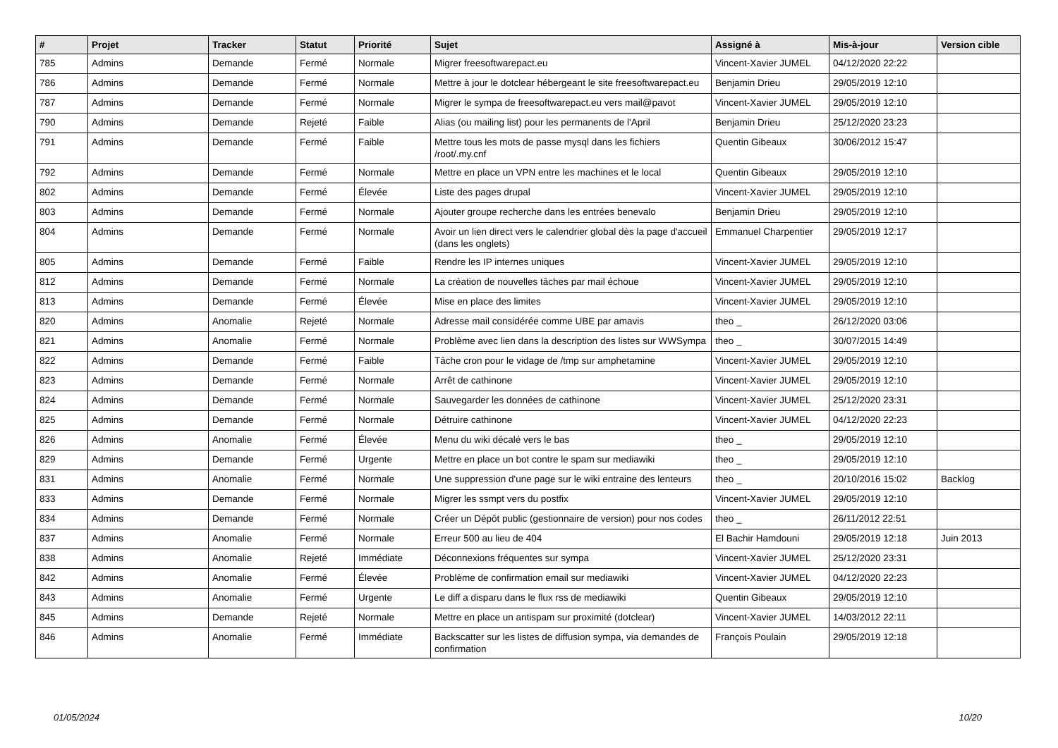| # | Projet | Tracker | Statut | Priorité | Sujet | Assigné à | Mis-à-jour | Version cible |
| --- | --- | --- | --- | --- | --- | --- | --- | --- |
| 785 | Admins | Demande | Fermé | Normale | Migrer freesoftwarepact.eu | Vincent-Xavier JUMEL | 04/12/2020 22:22 | |
| 786 | Admins | Demande | Fermé | Normale | Mettre à jour le dotclear hébergeant le site freesoftwarepact.eu | Benjamin Drieu | 29/05/2019 12:10 | |
| 787 | Admins | Demande | Fermé | Normale | Migrer le sympa de freesoftwarepact.eu vers mail@pavot | Vincent-Xavier JUMEL | 29/05/2019 12:10 | |
| 790 | Admins | Demande | Rejeté | Faible | Alias (ou mailing list) pour les permanents de l'April | Benjamin Drieu | 25/12/2020 23:23 | |
| 791 | Admins | Demande | Fermé | Faible | Mettre tous les mots de passe mysql dans les fichiers /root/.my.cnf | Quentin Gibeaux | 30/06/2012 15:47 | |
| 792 | Admins | Demande | Fermé | Normale | Mettre en place un VPN entre les machines et le local | Quentin Gibeaux | 29/05/2019 12:10 | |
| 802 | Admins | Demande | Fermé | Élevée | Liste des pages drupal | Vincent-Xavier JUMEL | 29/05/2019 12:10 | |
| 803 | Admins | Demande | Fermé | Normale | Ajouter groupe recherche dans les entrées benevalo | Benjamin Drieu | 29/05/2019 12:10 | |
| 804 | Admins | Demande | Fermé | Normale | Avoir un lien direct vers le calendrier global dès la page d'accueil (dans les onglets) | Emmanuel Charpentier | 29/05/2019 12:17 | |
| 805 | Admins | Demande | Fermé | Faible | Rendre les IP internes uniques | Vincent-Xavier JUMEL | 29/05/2019 12:10 | |
| 812 | Admins | Demande | Fermé | Normale | La création de nouvelles tâches par mail échoue | Vincent-Xavier JUMEL | 29/05/2019 12:10 | |
| 813 | Admins | Demande | Fermé | Élevée | Mise en place des limites | Vincent-Xavier JUMEL | 29/05/2019 12:10 | |
| 820 | Admins | Anomalie | Rejeté | Normale | Adresse mail considérée comme UBE par amavis | theo _ | 26/12/2020 03:06 | |
| 821 | Admins | Anomalie | Fermé | Normale | Problème avec lien dans la description des listes sur WWSympa | theo _ | 30/07/2015 14:49 | |
| 822 | Admins | Demande | Fermé | Faible | Tâche cron pour le vidage de /tmp sur amphetamine | Vincent-Xavier JUMEL | 29/05/2019 12:10 | |
| 823 | Admins | Demande | Fermé | Normale | Arrêt de cathinone | Vincent-Xavier JUMEL | 29/05/2019 12:10 | |
| 824 | Admins | Demande | Fermé | Normale | Sauvegarder les données de cathinone | Vincent-Xavier JUMEL | 25/12/2020 23:31 | |
| 825 | Admins | Demande | Fermé | Normale | Détruire cathinone | Vincent-Xavier JUMEL | 04/12/2020 22:23 | |
| 826 | Admins | Anomalie | Fermé | Élevée | Menu du wiki décalé vers le bas | theo _ | 29/05/2019 12:10 | |
| 829 | Admins | Demande | Fermé | Urgente | Mettre en place un bot contre le spam sur mediawiki | theo _ | 29/05/2019 12:10 | |
| 831 | Admins | Anomalie | Fermé | Normale | Une suppression d'une page sur le wiki entraine des lenteurs | theo _ | 20/10/2016 15:02 | Backlog |
| 833 | Admins | Demande | Fermé | Normale | Migrer les ssmpt vers du postfix | Vincent-Xavier JUMEL | 29/05/2019 12:10 | |
| 834 | Admins | Demande | Fermé | Normale | Créer un Dépôt public (gestionnaire de version) pour nos codes | theo _ | 26/11/2012 22:51 | |
| 837 | Admins | Anomalie | Fermé | Normale | Erreur 500 au lieu de 404 | El Bachir Hamdouni | 29/05/2019 12:18 | Juin 2013 |
| 838 | Admins | Anomalie | Rejeté | Immédiate | Déconnexions fréquentes sur sympa | Vincent-Xavier JUMEL | 25/12/2020 23:31 | |
| 842 | Admins | Anomalie | Fermé | Élevée | Problème de confirmation email sur mediawiki | Vincent-Xavier JUMEL | 04/12/2020 22:23 | |
| 843 | Admins | Anomalie | Fermé | Urgente | Le diff a disparu dans le flux rss de mediawiki | Quentin Gibeaux | 29/05/2019 12:10 | |
| 845 | Admins | Demande | Rejeté | Normale | Mettre en place un antispam sur proximité (dotclear) | Vincent-Xavier JUMEL | 14/03/2012 22:11 | |
| 846 | Admins | Anomalie | Fermé | Immédiate | Backscatter sur les listes de diffusion sympa, via demandes de confirmation | François Poulain | 29/05/2019 12:18 | |
01/05/2024 10/20